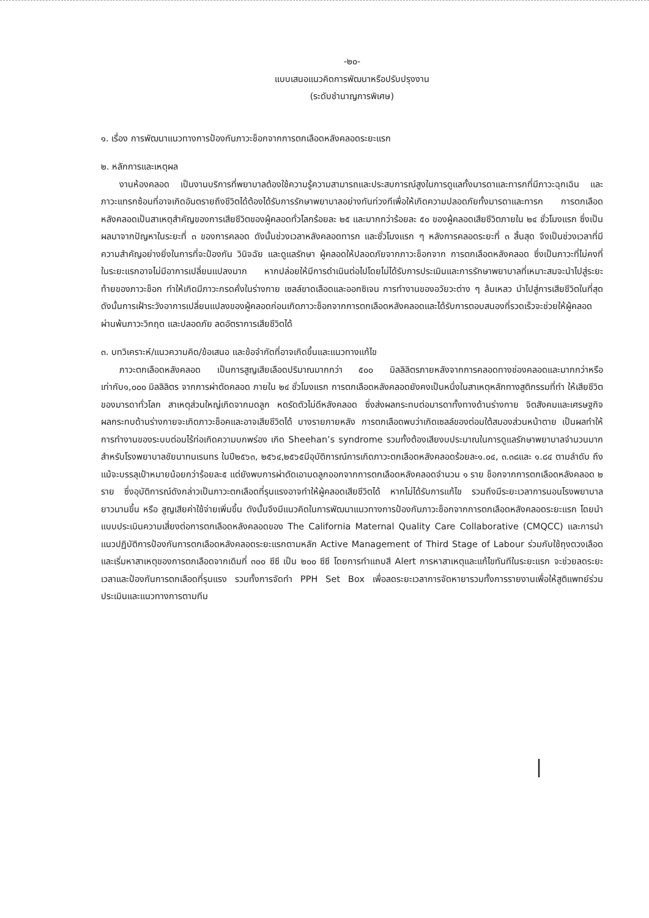-๒๐-
แบบเสนอแนวคิดการพัฒนาหรือปรับปรุงงาน
(ระดับชำนาญการพิเศษ)
๑. เรื่อง การพัฒนาแนวทางการป้องกันภาวะช็อกจากการตกเลือดหลังคลอดระยะแรก
๒. หลักการและเหตุผล
งานห้องคลอด เป็นงานบริการที่พยาบาลต้องใช้ความรู้ความสามารถและประสบการณ์สูงในการดูแลทั้งมารดาและทารกที่มีภาวะฉุกเฉิน และภาวะแทรกซ้อนที่อาจเกิดอันตรายถึงชีวิตได้ต้องได้รับการรักษาพยาบาลอย่างทันท่วงทีเพื่อให้เกิดความปลอดภัยทั้งมารดาและทารก การตกเลือดหลังคลอดเป็นสาเหตุสำคัญของการเสียชีวิตของผู้คลอดทั่วโลกร้อยละ ๒๕ และมากกว่าร้อยละ ๕๐ ของผู้คลอดเสียชีวิตภายใน ๒๔ ชั่วโมงแรก ซึ่งเป็นผลมาจากปัญหาในระยะที่ ๓ ของการคลอด ดังนั้นช่วงเวลาหลังคลอดทารก และชั่วโมงแรก ๆ หลังการคลอดระยะที่ ๓ สิ้นสุด จึงเป็นช่วงเวลาที่มีความสำคัญอย่างยิ่งในการที่จะป้องกัน วินิจฉัย และดูแลรักษา ผู้คลอดให้ปลอดภัยจากภาวะช็อกจาก การตกเลือดหลังคลอด ซึ่งเป็นภาวะที่ไม่คงที่ ในระยะแรกอาจไม่มีอาการเปลี่ยนแปลงมาก หากปล่อยให้มีการดำเนินต่อไปโดยไม่ได้รับการประเมินและการรักษาพยาบาลที่เหมาะสมจะนำไปสู่ระยะท้ายของภาวะช็อก ทำให้เกิดมีภาวะกรดคั่งในร่างกาย เซลล์ขาดเลือดและออกซิเจน การทำงานของอวัยวะต่าง ๆ ล้มเหลว นำไปสู่การเสียชีวิตในที่สุด ดังนั้นการเฝ้าระวังอาการเปลี่ยนแปลงของผู้คลอดก่อนเกิดภาวะช็อกจากการตกเลือดหลังคลอดและได้รับการตอบสนองที่รวดเร็วจะช่วยให้ผู้คลอดผ่านพ้นภาวะวิกฤต และปลอดภัย ลดอัตราการเสียชีวิตได้
๓. บทวิเคราะห์/แนวความคิด/ข้อเสนอ และข้อจำกัดที่อาจเกิดขึ้นและแนวทางแก้ไข
ภาวะตกเลือดหลังคลอด เป็นการสูญเสียเลือดปริมาณมากกว่า ๕๐๐ มิลลิลิตรภายหลังจากการคลอดทางช่องคลอดและมากกว่าหรือเท่ากับ๑,๐๐๐ มิลลิลิตร จากการผ่าตัดคลอด ภายใน ๒๔ ชั่วโมงแรก การตกเลือดหลังคลอดยังคงเป็นหนึ่งในสาเหตุหลักทางสูติกรรมที่ทำ ให้เสียชีวิตของมารดาทั่วโลก สาเหตุส่วนใหญ่เกิดจากมดลูก หดรัดตัวไม่ดีหลังคลอด ซึ่งส่งผลกระทบต่อมารดาทั้งทางด้านร่างกาย จิตสังคมและเศรษฐกิจ ผลกระทบด้านร่างกายจะเกิดภาวะช็อคและอาจเสียชีวิตได้ บางรายภายหลัง การตกเลือดพบว่าเกิดเซลล์ของต่อมใต้สมองส่วนหน้าตาย เป็นผลทำให้การทำงานของระบบต่อมไร้ท่อเกิดความบกพร่อง เกิด Sheehan’s syndrome รวมทั้งต้องเสียงบประมาณในการดูแลรักษาพยาบาลจำนวนมาก สำหรับโรงพยาบาลชัยนาทนเรนทร ในปี๒๕๖๓, ๒๕๖๔,๒๕๖๕มีอุบัติการณ์การเกิดภาวะตกเลือดหลังคลอดร้อยละ๑.๐๔, ๓.๓๘และ ๑.๘๔ ตามลำดับ ถึงแม้จะบรรลุเป้าหมายน้อยกว่าร้อยละ๕ แต่ยังพบการผ่าตัดเอามดลูกออกจากการตกเลือดหลังคลอดจำนวน ๑ ราย ช็อกจากการตกเลือดหลังคลอด ๒ ราย ซึ่งอุบัติการณ์ดังกล่าวเป็นภาวะตกเลือดที่รุนแรงอาจทำให้ผู้คลอดเสียชีวิตได้ หากไม่ได้รับการแก้ไข รวมถึงมีระยะเวลาการนอนโรงพยาบาลยาวนานขึ้น หรือ สูญเสียค่าใช้จ่ายเพิ่มขึ้น ดังนั้นจึงมีแนวคิดในการพัฒนาแนวทางการป้องกันภาวะช็อกจากการตกเลือดหลังคลอดระยะแรก โดยนำแบบประเมินความเสี่ยงต่อการตกเลือดหลังคลอดของ The California Maternal Quality Care Collaborative (CMQCC) และการนำแนวปฏิบัติการป้องกันการตกเลือดหลังคลอดระยะแรกตามหลัก Active Management of Third Stage of Labour ร่วมกับใช้ถุงตวงเลือด และเริ่มหาสาเหตุของการตกเลือดจากเดิมที่ ๓๐๐ ซีซี เป็น ๒๐๐ ซีซี โดยการทำแถบสี Alert การหาสาเหตุและแก้ไขทันทีในระยะแรก จะช่วยลดระยะเวลาและป้องกันการตกเลือดที่รุนแรง รวมทั้งการจัดทำ PPH Set Box เพื่อลดระยะเวลาการจัดหายารวมทั้งการรายงานเพื่อให้สูติแพทย์ร่วมประเมินและแนวทางการตามทีม
|